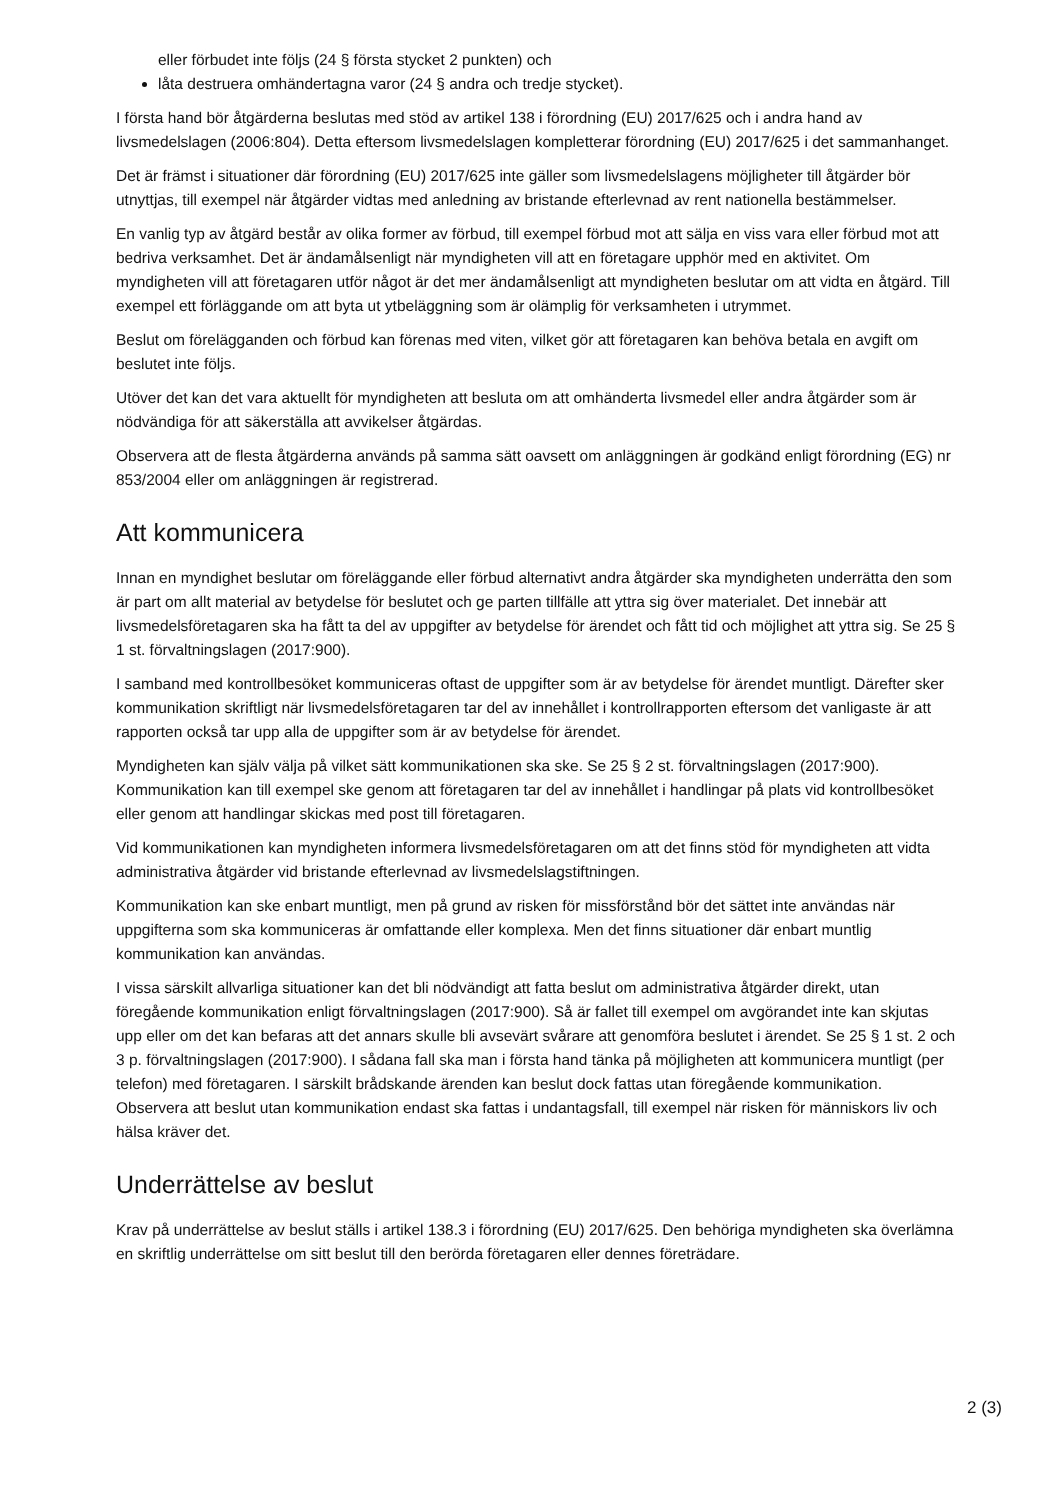eller förbudet inte följs (24 § första stycket 2 punkten) och
låta destruera omhändertagna varor (24 § andra och tredje stycket).
I första hand bör åtgärderna beslutas med stöd av artikel 138 i förordning (EU) 2017/625 och i andra hand av livsmedelslagen (2006:804). Detta eftersom livsmedelslagen kompletterar förordning (EU) 2017/625 i det sammanhanget.
Det är främst i situationer där förordning (EU) 2017/625 inte gäller som livsmedelslagens möjligheter till åtgärder bör utnyttjas, till exempel när åtgärder vidtas med anledning av bristande efterlevnad av rent nationella bestämmelser.
En vanlig typ av åtgärd består av olika former av förbud, till exempel förbud mot att sälja en viss vara eller förbud mot att bedriva verksamhet. Det är ändamålsenligt när myndigheten vill att en företagare upphör med en aktivitet. Om myndigheten vill att företagaren utför något är det mer ändamålsenligt att myndigheten beslutar om att vidta en åtgärd. Till exempel ett förläggande om att byta ut ytbeläggning som är olämplig för verksamheten i utrymmet.
Beslut om förelägganden och förbud kan förenas med viten, vilket gör att företagaren kan behöva betala en avgift om beslutet inte följs.
Utöver det kan det vara aktuellt för myndigheten att besluta om att omhänderta livsmedel eller andra åtgärder som är nödvändiga för att säkerställa att avvikelser åtgärdas.
Observera att de flesta åtgärderna används på samma sätt oavsett om anläggningen är godkänd enligt förordning (EG) nr 853/2004 eller om anläggningen är registrerad.
Att kommunicera
Innan en myndighet beslutar om föreläggande eller förbud alternativt andra åtgärder ska myndigheten underrätta den som är part om allt material av betydelse för beslutet och ge parten tillfälle att yttra sig över materialet. Det innebär att livsmedelsföretagaren ska ha fått ta del av uppgifter av betydelse för ärendet och fått tid och möjlighet att yttra sig. Se 25 § 1 st. förvaltningslagen (2017:900).
I samband med kontrollbesöket kommuniceras oftast de uppgifter som är av betydelse för ärendet muntligt. Därefter sker kommunikation skriftligt när livsmedelsföretagaren tar del av innehållet i kontrollrapporten eftersom det vanligaste är att rapporten också tar upp alla de uppgifter som är av betydelse för ärendet.
Myndigheten kan själv välja på vilket sätt kommunikationen ska ske. Se 25 § 2 st. förvaltningslagen (2017:900). Kommunikation kan till exempel ske genom att företagaren tar del av innehållet i handlingar på plats vid kontrollbesöket eller genom att handlingar skickas med post till företagaren.
Vid kommunikationen kan myndigheten informera livsmedelsföretagaren om att det finns stöd för myndigheten att vidta administrativa åtgärder vid bristande efterlevnad av livsmedelslagstiftningen.
Kommunikation kan ske enbart muntligt, men på grund av risken för missförstånd bör det sättet inte användas när uppgifterna som ska kommuniceras är omfattande eller komplexa. Men det finns situationer där enbart muntlig kommunikation kan användas.
I vissa särskilt allvarliga situationer kan det bli nödvändigt att fatta beslut om administrativa åtgärder direkt, utan föregående kommunikation enligt förvaltningslagen (2017:900). Så är fallet till exempel om avgörandet inte kan skjutas upp eller om det kan befaras att det annars skulle bli avsevärt svårare att genomföra beslutet i ärendet. Se 25 § 1 st. 2 och 3 p. förvaltningslagen (2017:900). I sådana fall ska man i första hand tänka på möjligheten att kommunicera muntligt (per telefon) med företagaren. I särskilt brådskande ärenden kan beslut dock fattas utan föregående kommunikation. Observera att beslut utan kommunikation endast ska fattas i undantagsfall, till exempel när risken för människors liv och hälsa kräver det.
Underrättelse av beslut
Krav på underrättelse av beslut ställs i artikel 138.3 i förordning (EU) 2017/625. Den behöriga myndigheten ska överlämna en skriftlig underrättelse om sitt beslut till den berörda företagaren eller dennes företrädare.
2 (3)